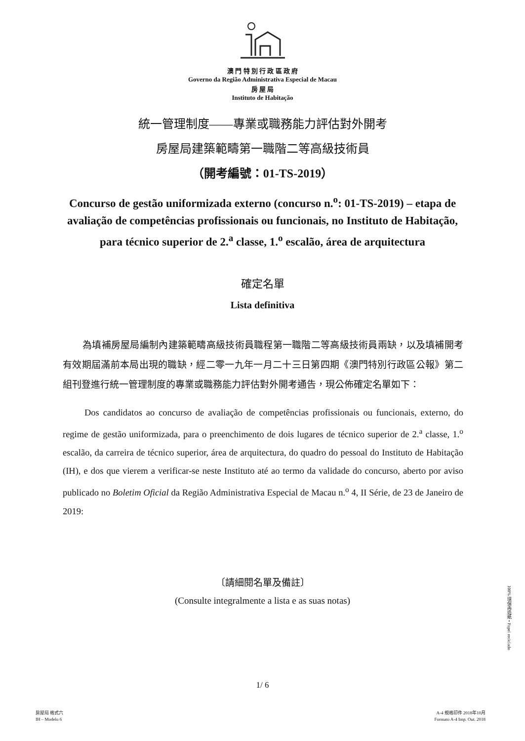澳 門 特 別 行 政 區 政 府
Governo da Região Administrativa Especial de Macau
房 屋 局
Instituto de Habitação
統一管理制度——專業或職務能力評估對外開考
房屋局建築範疇第一職階二等高級技術員
（開考編號：01-TS-2019）
Concurso de gestão uniformizada externo (concurso n.<sup>o</sup>: 01-TS-2019) – etapa de avaliação de competências profissionais ou funcionais, no Instituto de Habitação, para técnico superior de 2.<sup>a</sup> classe, 1.<sup>o</sup> escalão, área de arquitectura
確定名單
Lista definitiva
為填補房屋局編制內建築範疇高級技術員職程第一職階二等高級技術員兩缺，以及填補開考有效期屆滿前本局出現的職缺，經二零一九年一月二十三日第四期《澳門特別行政區公報》第二組刊登進行統一管理制度的專業或職務能力評估對外開考通告，現公佈確定名單如下：
Dos candidatos ao concurso de avaliação de competências profissionais ou funcionais, externo, do regime de gestão uniformizada, para o preenchimento de dois lugares de técnico superior de 2.<sup>a</sup> classe, 1.<sup>o</sup> escalão, da carreira de técnico superior, área de arquitectura, do quadro do pessoal do Instituto de Habitação (IH), e dos que vierem a verificar-se neste Instituto até ao termo da validade do concurso, aberto por aviso publicado no Boletim Oficial da Região Administrativa Especial de Macau n.<sup>o</sup> 4, II Série, de 23 de Janeiro de 2019:
〔請細閱名單及備註〕
(Consulte integralmente a lista e as suas notas)
1/ 6
房屋局 格式六
IH – Modelo 6
A-4 規格印件 2018年10月
Formato A-4 Imp. Out. 2018
100% 環保再造紙 • Papel reciclado